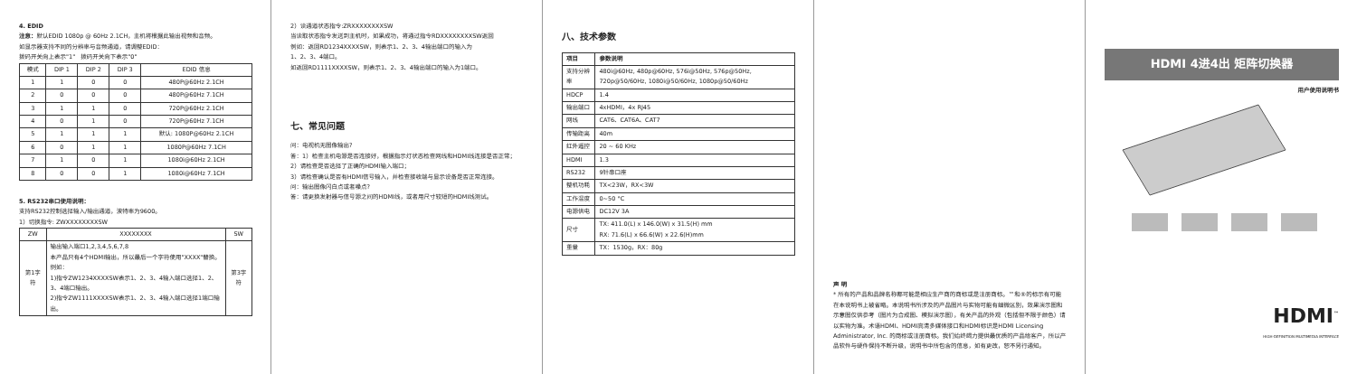4. EDID
注意：默认EDID 1080p @ 60Hz 2.1CH，主机将根据此输出视频和音频。
如显示器支持不同的分辨率与音频通道，请调整EDID：
拨码开关向上表示"1" 拨码开关向下表示"0"
| 模式 | DIP 1 | DIP 2 | DIP 3 | EDID 信息 |
| --- | --- | --- | --- | --- |
| 1 | 1 | 0 | 0 | 480P@60Hz 2.1CH |
| 2 | 0 | 0 | 0 | 480P@60Hz 7.1CH |
| 3 | 1 | 1 | 0 | 720P@60Hz 2.1CH |
| 4 | 0 | 1 | 0 | 720P@60Hz 7.1CH |
| 5 | 1 | 1 | 1 | 默认: 1080P@60Hz 2.1CH |
| 6 | 0 | 1 | 1 | 1080P@60Hz 7.1CH |
| 7 | 1 | 0 | 1 | 1080i@60Hz 2.1CH |
| 8 | 0 | 0 | 1 | 1080i@60Hz 7.1CH |
5. RS232串口使用说明：
支持RS232控制选择输入/输出通道，波特率为9600。
1）切换指令: ZWXXXXXXXXSW
| ZW | XXXXXXXX | SW |
| 第1字符 | 输出输入端口1,2,3,4,5,6,7,8 本产品只有4个HDMI输出，所以最后一个字符使用"XXXX"替换。 例如： 1)指令ZW1234XXXXSW表示1、2、3、4输入端口选择1、2、3、4端口输出。 2)指令ZW1111XXXXSW表示1、2、3、4输入端口选择1端口输出。 | 第3字符 |
2）读通道状态指令:ZRXXXXXXXXSW
当读取状态指令发送到主机时，如果成功，将通过指令RDXXXXXXXXSW返回
例如：返回RD1234XXXXSW，则表示1、2、3、4输出端口的输入为
1、2、3、4端口。
如返回RD1111XXXXSW，则表示1、2、3、4输出端口的输入为1端口。
七、常见问题
问：电视机无图像输出?
答：1）检查主机电源是否连接好，根据指示灯状态检查网线和HDMI线连接是否正常；
2）请检查是否选择了正确的HDMI输入端口；
3）请检查确认是否有HDMI信号输入，并检查接收端与显示设备是否正常连接。
问：输出图像闪白点或者噪点?
答：请更换发射器与信号源之间的HDMI线，或者用尺寸较短的HDMI线测试。
八、技术参数
| 项目 | 参数说明 |
| 支持分辨率 | 480i@60Hz, 480p@60Hz, 576i@50Hz, 576p@50Hz, 720p@50/60Hz, 1080i@50/60Hz, 1080p@50/60Hz |
| HDCP | 1.4 |
| 输出端口 | 4xHDMI，4x RJ45 |
| 网线 | CAT6、CAT6A、CAT7 |
| 传输距离 | 40m |
| 红外遥控 | 20 ~ 60 KHz |
| HDMI | 1.3 |
| RS232 | 9针串口座 |
| 整机功耗 | TX<23W，RX<3W |
| 工作温度 | 0~50 °C |
| 电源供电 | DC12V 3A |
| 尺寸 | TX: 411.0(L) x 146.0(W) x 31.5(H) mm RX: 71.6(L) x 66.6(W) x 22.6(H)mm |
| 重量 | TX：1530g，RX：80g |
声 明
* 所有的产品和品牌名称都可能是相应生产商的商标或是注册商标。™和®的标示有可能在本说明书上被省略。本说明书所涉及的产品图片与实物可能有细微区别，效果演示图和示意图仅供参考（图片为合成图、模拟演示图），有关产品的外观（包括但不限于颜色）请以实物为准。术语HDMI、HDMI高清多媒体接口和HDMI标识是HDMI Licensing Administrator, Inc. 的商标或注册商标。我们始终竭力提供最优质的产品给客户，所以产品软件与硬件保持不断升级，说明书中所包含的信息，如有更改，恕不另行通知。
HDMI 4进4出 矩阵切换器
用户使用说明书
HDMI<sup>™</sup>
HIGH-DEFINITION MULTIMEDIA INTERFACE